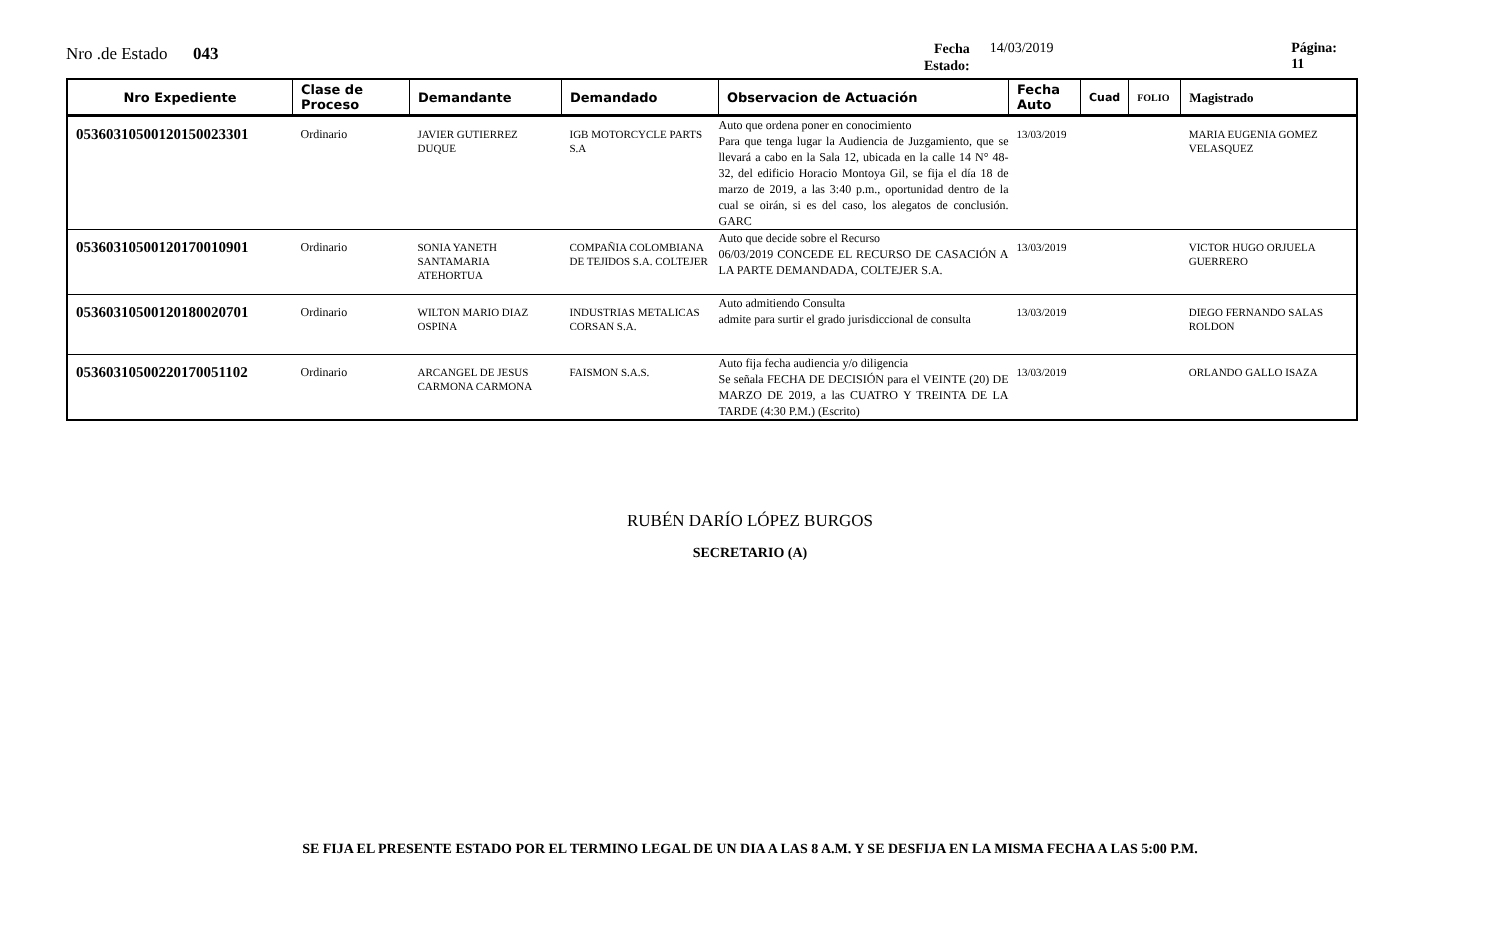Nro .de Estado 043
Fecha
Estado:
14/03/2019 Página: 11
| Nro Expediente | Clase de Proceso | Demandante | Demandado | Observacion de Actuación | Fecha Auto | Cuad | FOLIO | Magistrado |
| --- | --- | --- | --- | --- | --- | --- | --- | --- |
| 05360310500120150023301 | Ordinario | JAVIER GUTIERREZ DUQUE | IGB MOTORCYCLE PARTS S.A | Auto que ordena poner en conocimiento Para que tenga lugar la Audiencia de Juzgamiento, que se llevará a cabo en la Sala 12, ubicada en la calle 14 N° 48-32, del edificio Horacio Montoya Gil, se fija el día 18 de marzo de 2019, a las 3:40 p.m., oportunidad dentro de la cual se oirán, si es del caso, los alegatos de conclusión. GARC | 13/03/2019 | | | MARIA EUGENIA GOMEZ VELASQUEZ |
| 05360310500120170010901 | Ordinario | SONIA YANETH SANTAMARIA ATEHORTUA | COMPAÑIA COLOMBIANA DE TEJIDOS S.A. COLTEJER | Auto que decide sobre el Recurso 06/03/2019 CONCEDE EL RECURSO DE CASACIÓN A LA PARTE DEMANDADA, COLTEJER S.A. | 13/03/2019 | | | VICTOR HUGO ORJUELA GUERRERO |
| 05360310500120180020701 | Ordinario | WILTON MARIO DIAZ OSPINA | INDUSTRIAS METALICAS CORSAN S.A. | Auto admitiendo Consulta admite para surtir el grado jurisdiccional de consulta | 13/03/2019 | | | DIEGO FERNANDO SALAS ROLDON |
| 05360310500220170051102 | Ordinario | ARCANGEL DE JESUS CARMONA CARMONA | FAISMON S.A.S. | Auto fija fecha audiencia y/o diligencia Se señala FECHA DE DECISIÓN para el VEINTE (20) DE MARZO DE 2019, a las CUATRO Y TREINTA DE LA TARDE (4:30 P.M.) (Escrito) | 13/03/2019 | | | ORLANDO GALLO ISAZA |
RUBÉN DARÍO LÓPEZ BURGOS
SECRETARIO (A)
SE FIJA EL PRESENTE ESTADO POR EL TERMINO LEGAL DE UN DIA A LAS 8 A.M. Y SE DESFIJA EN LA MISMA FECHA A LAS 5:00 P.M.